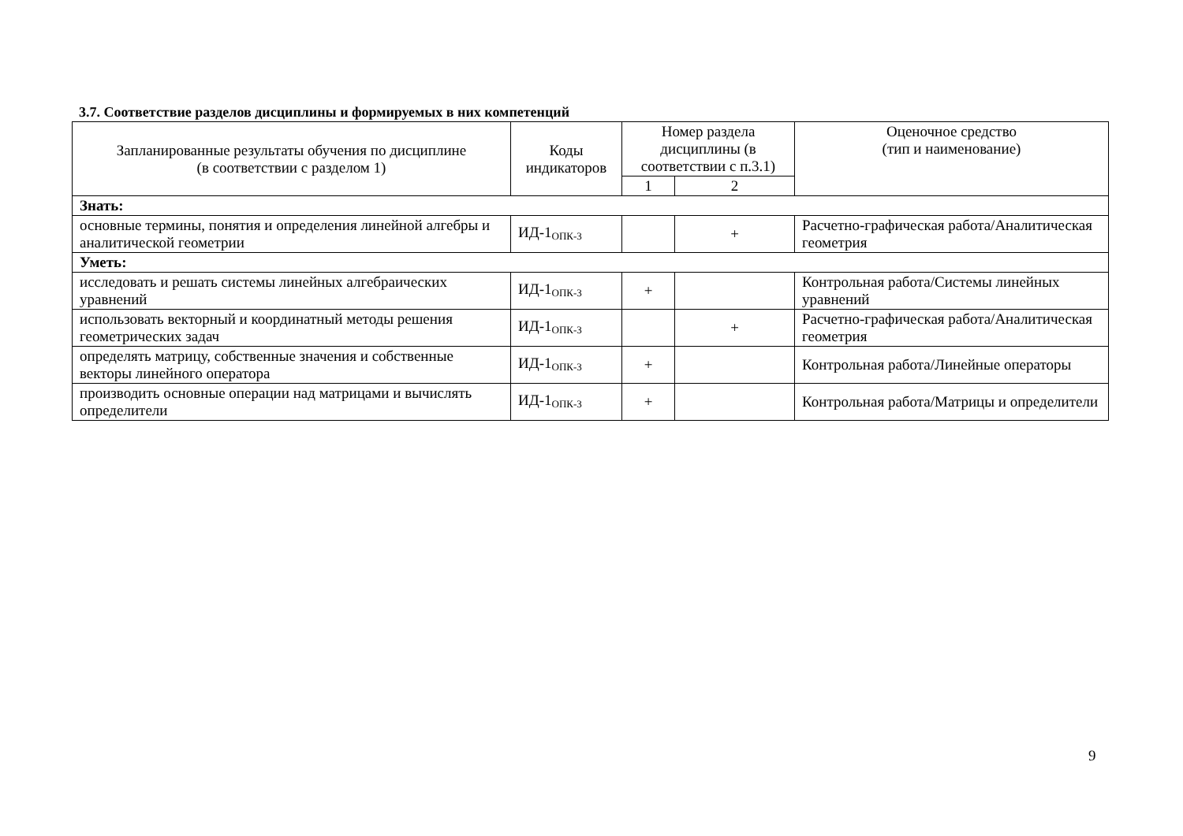3.7. Соответствие разделов дисциплины и формируемых в них компетенций
| Запланированные результаты обучения по дисциплине (в соответствии с разделом 1) | Коды индикаторов | Номер раздела дисциплины (в соответствии с п.3.1) | | Оценочное средство (тип и наименование) |
| --- | --- | --- | --- | --- |
| | | 1 | 2 | |
| Знать: | | | | |
| основные термины, понятия и определения линейной алгебры и аналитической геометрии | ИД-1<sub>ОПК-3</sub> | | + | Расчетно-графическая работа/Аналитическая геометрия |
| Уметь: | | | | |
| исследовать и решать системы линейных алгебраических уравнений | ИД-1<sub>ОПК-3</sub> | + | | Контрольная работа/Системы линейных уравнений |
| использовать векторный и координатный методы решения геометрических задач | ИД-1<sub>ОПК-3</sub> | | + | Расчетно-графическая работа/Аналитическая геометрия |
| определять матрицу, собственные значения и собственные векторы линейного оператора | ИД-1<sub>ОПК-3</sub> | + | | Контрольная работа/Линейные операторы |
| производить основные операции над матрицами и вычислять определители | ИД-1<sub>ОПК-3</sub> | + | | Контрольная работа/Матрицы и определители |
9